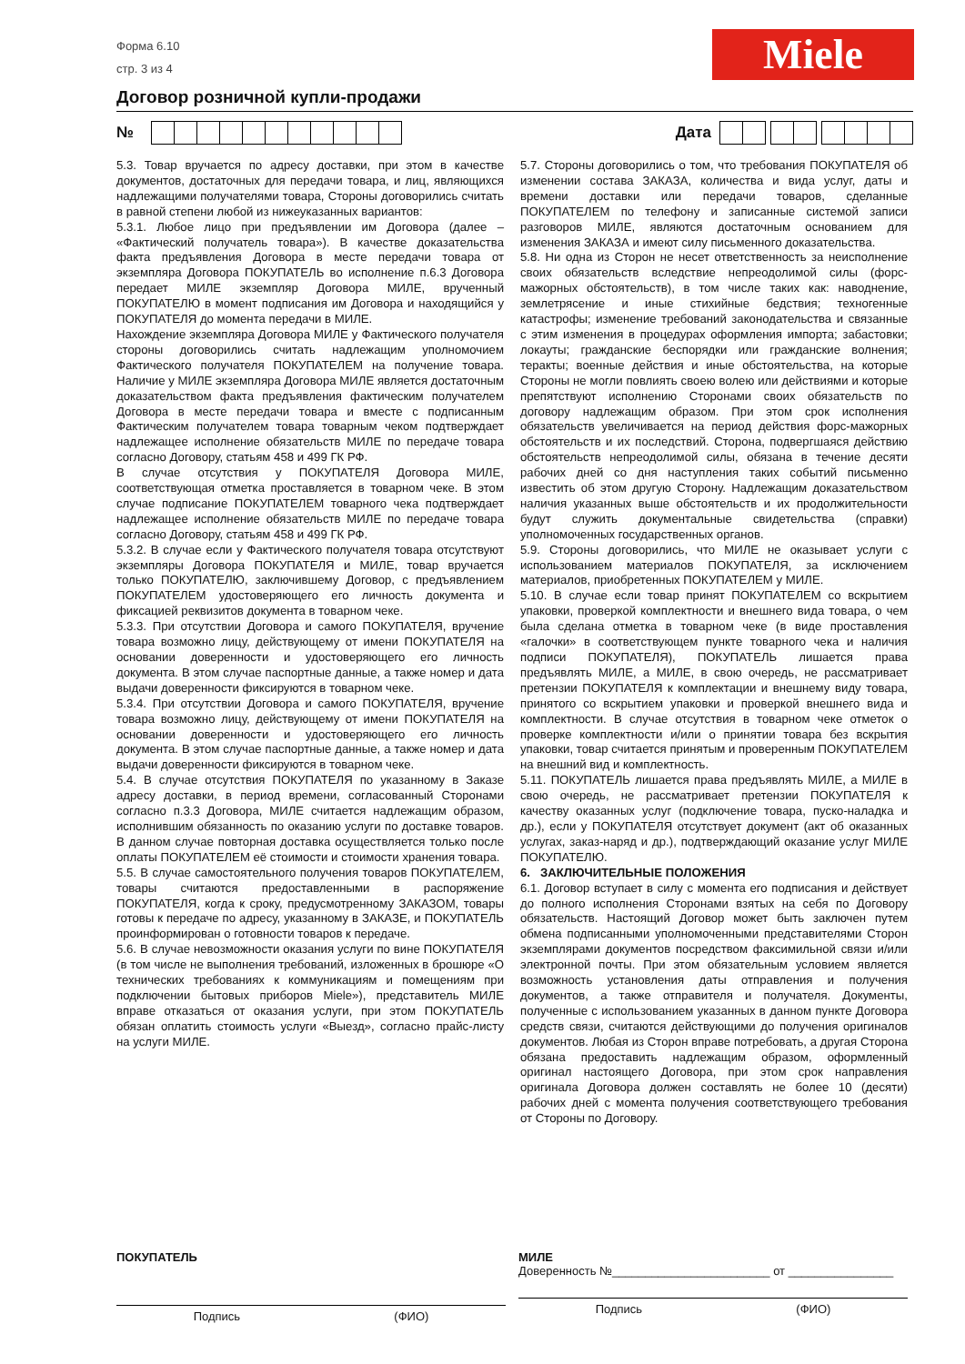Форма 6.10
стр. 3 из 4
Miele
Договор розничной купли-продажи
№
Дата
5.3. Товар вручается по адресу доставки, при этом в качестве документов, достаточных для передачи товара, и лиц, являющихся надлежащими получателями товара, Стороны договорились считать в равной степени любой из нижеуказанных вариантов:
5.3.1. Любое лицо при предъявлении им Договора (далее – «Фактический получатель товара»). В качестве доказательства факта предъявления Договора в месте передачи товара от экземпляра Договора ПОКУПАТЕЛЬ во исполнение п.6.3 Договора передает МИЛЕ экземпляр Договора МИЛЕ, врученный ПОКУПАТЕЛЮ в момент подписания им Договора и находящийся у ПОКУПАТЕЛЯ до момента передачи в МИЛЕ.
Нахождение экземпляра Договора МИЛЕ у Фактического получателя стороны договорились считать надлежащим уполномочием Фактического получателя ПОКУПАТЕЛЕМ на получение товара. Наличие у МИЛЕ экземпляра Договора МИЛЕ является достаточным доказательством факта предъявления фактическим получателем Договора в месте передачи товара и вместе с подписанным Фактическим получателем товара товарным чеком подтверждает надлежащее исполнение обязательств МИЛЕ по передаче товара согласно Договору, статьям 458 и 499 ГК РФ.
В случае отсутствия у ПОКУПАТЕЛЯ Договора МИЛЕ, соответствующая отметка проставляется в товарном чеке. В этом случае подписание ПОКУПАТЕЛЕМ товарного чека подтверждает надлежащее исполнение обязательств МИЛЕ по передаче товара согласно Договору, статьям 458 и 499 ГК РФ.
5.3.2. В случае если у Фактического получателя товара отсутствуют экземпляры Договора ПОКУПАТЕЛЯ и МИЛЕ, товар вручается только ПОКУПАТЕЛЮ, заключившему Договор, с предъявлением ПОКУПАТЕЛЕМ удостоверяющего его личность документа и фиксацией реквизитов документа в товарном чеке.
5.3.3. При отсутствии Договора и самого ПОКУПАТЕЛЯ, вручение товара возможно лицу, действующему от имени ПОКУПАТЕЛЯ на основании доверенности и удостоверяющего его личность документа. В этом случае паспортные данные, а также номер и дата выдачи доверенности фиксируются в товарном чеке.
5.3.4. При отсутствии Договора и самого ПОКУПАТЕЛЯ, вручение товара возможно лицу, действующему от имени ПОКУПАТЕЛЯ на основании доверенности и удостоверяющего его личность документа. В этом случае паспортные данные, а также номер и дата выдачи доверенности фиксируются в товарном чеке.
5.4. В случае отсутствия ПОКУПАТЕЛЯ по указанному в Заказе адресу доставки, в период времени, согласованный Сторонами согласно п.3.3 Договора, МИЛЕ считается надлежащим образом, исполнившим обязанность по оказанию услуги по доставке товаров. В данном случае повторная доставка осуществляется только после оплаты ПОКУПАТЕЛЕМ её стоимости и стоимости хранения товара.
5.5. В случае самостоятельного получения товаров ПОКУПАТЕЛЕМ, товары считаются предоставленными в распоряжение ПОКУПАТЕЛЯ, когда к сроку, предусмотренному ЗАКАЗОМ, товары готовы к передаче по адресу, указанному в ЗАКАЗЕ, и ПОКУПАТЕЛЬ проинформирован о готовности товаров к передаче.
5.6. В случае невозможности оказания услуги по вине ПОКУПАТЕЛЯ (в том числе не выполнения требований, изложенных в брошюре «О технических требованиях к коммуникациям и помещениям при подключении бытовых приборов Miele»), представитель МИЛЕ вправе отказаться от оказания услуги, при этом ПОКУПАТЕЛЬ обязан оплатить стоимость услуги «Выезд», согласно прайс-листу на услуги МИЛЕ.
5.7. Стороны договорились о том, что требования ПОКУПАТЕЛЯ об изменении состава ЗАКАЗА, количества и вида услуг, даты и времени доставки или передачи товаров, сделанные ПОКУПАТЕЛЕМ по телефону и записанные системой записи разговоров МИЛЕ, являются достаточным основанием для изменения ЗАКАЗА и имеют силу письменного доказательства.
5.8. Ни одна из Сторон не несет ответственность за неисполнение своих обязательств вследствие непреодолимой силы (форс-мажорных обстоятельств), в том числе таких как: наводнение, землетрясение и иные стихийные бедствия; техногенные катастрофы; изменение требований законодательства и связанные с этим изменения в процедурах оформления импорта; забастовки; локауты; гражданские беспорядки или гражданские волнения; теракты; военные действия и иные обстоятельства, на которые Стороны не могли повлиять своею волею или действиями и которые препятствуют исполнению Сторонами своих обязательств по договору надлежащим образом. При этом срок исполнения обязательств увеличивается на период действия форс-мажорных обстоятельств и их последствий. Сторона, подвергшаяся действию обстоятельств непреодолимой силы, обязана в течение десяти рабочих дней со дня наступления таких событий письменно известить об этом другую Сторону. Надлежащим доказательством наличия указанных выше обстоятельств и их продолжительности будут служить документальные свидетельства (справки) уполномоченных государственных органов.
5.9. Стороны договорились, что МИЛЕ не оказывает услуги с использованием материалов ПОКУПАТЕЛЯ, за исключением материалов, приобретенных ПОКУПАТЕЛЕМ у МИЛЕ.
5.10. В случае если товар принят ПОКУПАТЕЛЕМ со вскрытием упаковки, проверкой комплектности и внешнего вида товара, о чем была сделана отметка в товарном чеке (в виде проставления «галочки» в соответствующем пункте товарного чека и наличия подписи ПОКУПАТЕЛЯ), ПОКУПАТЕЛЬ лишается права предъявлять МИЛЕ, а МИЛЕ, в свою очередь, не рассматривает претензии ПОКУПАТЕЛЯ к комплектации и внешнему виду товара, принятого со вскрытием упаковки и проверкой внешнего вида и комплектности. В случае отсутствия в товарном чеке отметок о проверке комплектности и/или о принятии товара без вскрытия упаковки, товар считается принятым и проверенным ПОКУПАТЕЛЕМ на внешний вид и комплектность.
5.11. ПОКУПАТЕЛЬ лишается права предъявлять МИЛЕ, а МИЛЕ в свою очередь, не рассматривает претензии ПОКУПАТЕЛЯ к качеству оказанных услуг (подключение товара, пуско-наладка и др.), если у ПОКУПАТЕЛЯ отсутствует документ (акт об оказанных услугах, заказ-наряд и др.), подтверждающий оказание услуг МИЛЕ ПОКУПАТЕЛЮ.
6. ЗАКЛЮЧИТЕЛЬНЫЕ ПОЛОЖЕНИЯ
6.1. Договор вступает в силу с момента его подписания и действует до полного исполнения Сторонами взятых на себя по Договору обязательств. Настоящий Договор может быть заключен путем обмена подписанными уполномоченными представителями Сторон экземплярами документов посредством факсимильной связи и/или электронной почты. При этом обязательным условием является возможность установления даты отправления и получения документов, а также отправителя и получателя. Документы, полученные с использованием указанных в данном пункте Договора средств связи, считаются действующими до получения оригиналов документов. Любая из Сторон вправе потребовать, а другая Сторона обязана предоставить надлежащим образом, оформленный оригинал настоящего Договора, при этом срок направления оригинала Договора должен составлять не более 10 (десяти) рабочих дней с момента получения соответствующего требования от Стороны по Договору.
ПОКУПАТЕЛЬ
Подпись (ФИО)
МИЛЕ
Доверенность №________________________ от ________________
Подпись (ФИО)